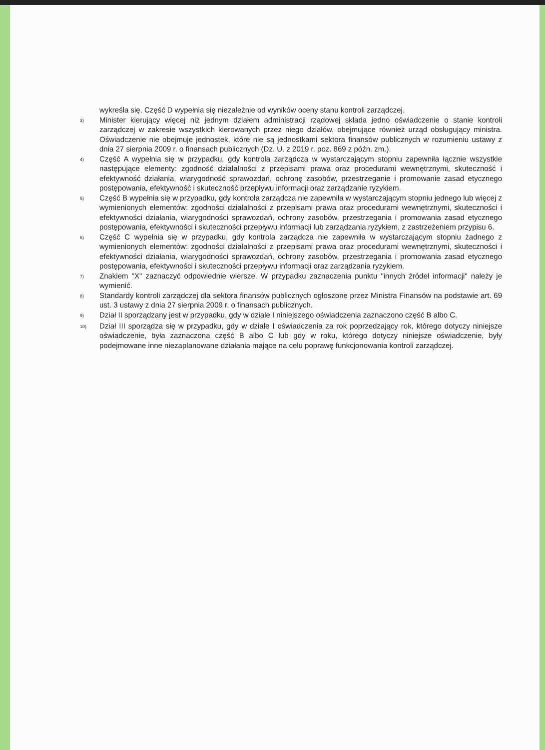wykreśla się. Część D wypełnia się niezależnie od wyników oceny stanu kontroli zarządczej.
3)
Minister kierujący więcej niż jednym działem administracji rządowej składa jedno oświadczenie o stanie kontroli zarządczej w zakresie wszystkich kierowanych przez niego działów, obejmujące również urząd obsługujący ministra. Oświadczenie nie obejmuje jednostek, które nie są jednostkami sektora finansów publicznych w rozumieniu ustawy z dnia 27 sierpnia 2009 r. o finansach publicznych (Dz. U. z 2019 r. poz. 869 z późn. zm.).
4)
Część A wypełnia się w przypadku, gdy kontrola zarządcza w wystarczającym stopniu zapewniła łącznie wszystkie następujące elementy: zgodność działalności z przepisami prawa oraz procedurami wewnętrznymi, skuteczność i efektywność działania, wiarygodność sprawozdań, ochronę zasobów, przestrzeganie i promowanie zasad etycznego postępowania, efektywność i skuteczność przepływu informacji oraz zarządzanie ryzykiem.
5)
Część B wypełnia się w przypadku, gdy kontrola zarządcza nie zapewniła w wystarczającym stopniu jednego lub więcej z wymienionych elementów: zgodności działalności z przepisami prawa oraz procedurami wewnętrznymi, skuteczności i efektywności działania, wiarygodności sprawozdań, ochrony zasobów, przestrzegania i promowania zasad etycznego postępowania, efektywności i skuteczności przepływu informacji lub zarządzania ryzykiem, z zastrzeżeniem przypisu 6.
6)
Część C wypełnia się w przypadku, gdy kontrola zarządcza nie zapewniła w wystarczającym stopniu żadnego z wymienionych elementów: zgodności działalności z przepisami prawa oraz procedurami wewnętrznymi, skuteczności i efektywności działania, wiarygodności sprawozdań, ochrony zasobów, przestrzegania i promowania zasad etycznego postępowania, efektywności i skuteczności przepływu informacji oraz zarządzania ryzykiem.
7)
Znakiem "X" zaznaczyć odpowiednie wiersze. W przypadku zaznaczenia punktu "innych źródeł informacji" należy je wymienić.
8)
Standardy kontroli zarządczej dla sektora finansów publicznych ogłoszone przez Ministra Finansów na podstawie art. 69 ust. 3 ustawy z dnia 27 sierpnia 2009 r. o finansach publicznych.
9)
Dział II sporządzany jest w przypadku, gdy w dziale I niniejszego oświadczenia zaznaczono część B albo C.
10)
Dział III sporządza się w przypadku, gdy w dziale I oświadczenia za rok poprzedzający rok, którego dotyczy niniejsze oświadczenie, była zaznaczona część B albo C lub gdy w roku, którego dotyczy niniejsze oświadczenie, były podejmowane inne niezaplanowane działania mające na celu poprawę funkcjonowania kontroli zarządczej.